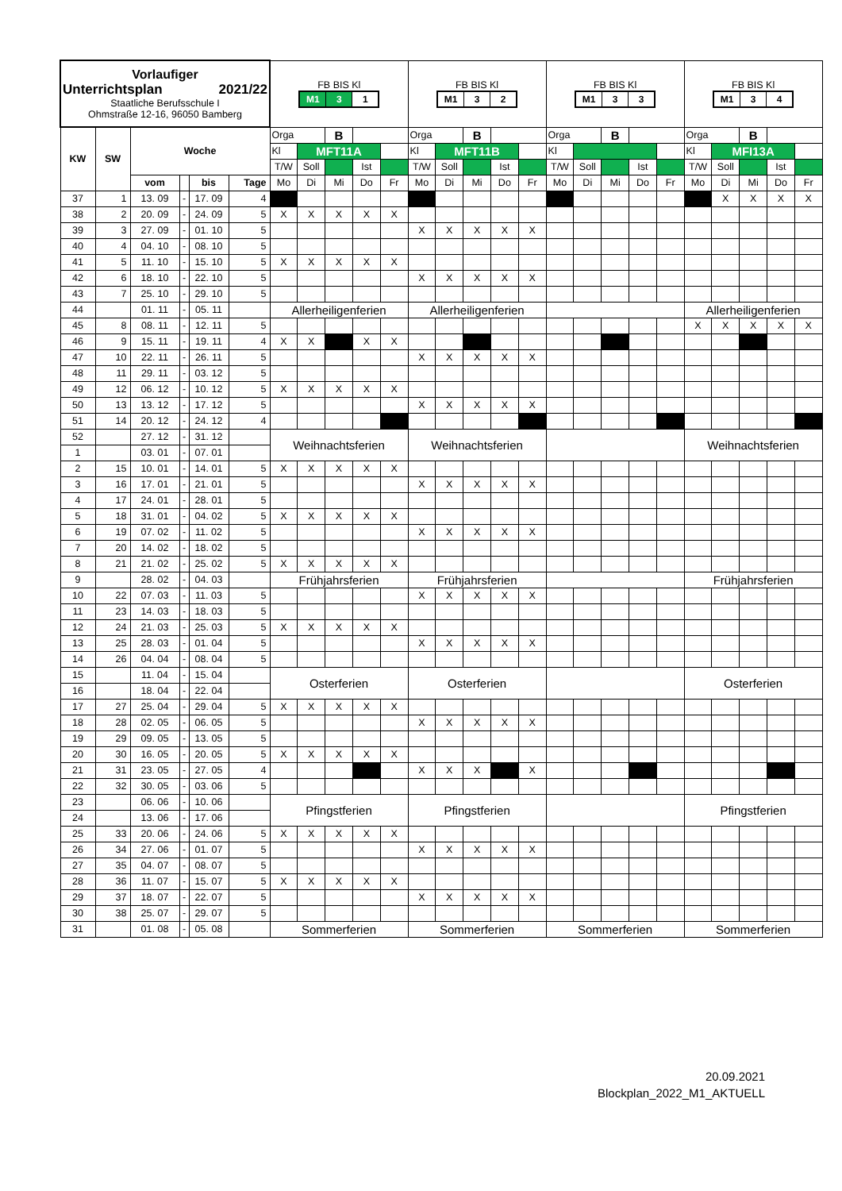| Vorlaufiger Unterrichtsplan 2021/22 Staatliche Berufsschule I Ohmstraße 12-16, 96050 Bamberg | | | | | | FB BIS Kl M1 3 1 | | | | | FB BIS Kl M1 3 2 | | | | | FB BIS Kl M1 3 3 | | | | | FB BIS Kl M1 3 4 | | | | |
| KW | SW | Woche | | | | Orga | | B | | | Orga | | B | | | Orga | | B | | | Orga | | B | | |
| | | | | | | Kl | MFT11A | | | | Kl | MFT11B | | | | Kl | | | | | Kl | MFI13A | | | |
| | | | | | | T/W | Soll | | Ist | | T/W | Soll | | Ist | | T/W | Soll | | Ist | | T/W | Soll | | Ist | |
| | | vom | | bis | Tage | Mo | Di | Mi | Do | Fr | Mo | Di | Mi | Do | Fr | Mo | Di | Mi | Do | Fr | Mo | Di | Mi | Do | Fr |
| 37 | 1 | 13. 09 | - | 17. 09 | 4 | | | | | | | | | | | | | | | | | X | X | X | X |
| 38 | 2 | 20. 09 | - | 24. 09 | 5 | X | X | X | X | X | | | | | | | | | | | | | | | |
| 39 | 3 | 27. 09 | - | 01. 10 | 5 | | | | | | X | X | X | X | X | | | | | | | | | | |
| 40 | 4 | 04. 10 | - | 08. 10 | 5 | | | | | | | | | | | | | | | | | | | | |
| 41 | 5 | 11. 10 | - | 15. 10 | 5 | X | X | X | X | X | | | | | | | | | | | | | | | |
| 42 | 6 | 18. 10 | - | 22. 10 | 5 | | | | | | X | X | X | X | X | | | | | | | | | | |
| 43 | 7 | 25. 10 | - | 29. 10 | 5 | | | | | | | | | | | | | | | | | | | | |
| 44 | | 01. 11 | - | 05. 11 | | Allerheiligenferien | | | | | Allerheiligenferien | | | | | | | | | | Allerheiligenferien | | | | |
| 45 | 8 | 08. 11 | - | 12. 11 | 5 | | | | | | | | | | | | | | | | X | X | X | X | X |
| 46 | 9 | 15. 11 | - | 19. 11 | 4 | X | X | | X | X | | | | | | | | | | | | | | | |
| 47 | 10 | 22. 11 | - | 26. 11 | 5 | | | | | | X | X | X | X | X | | | | | | | | | | |
| 48 | 11 | 29. 11 | - | 03. 12 | 5 | | | | | | | | | | | | | | | | | | | | |
| 49 | 12 | 06. 12 | - | 10. 12 | 5 | X | X | X | X | X | | | | | | | | | | | | | | | |
| 50 | 13 | 13. 12 | - | 17. 12 | 5 | | | | | | X | X | X | X | X | | | | | | | | | | |
| 51 | 14 | 20. 12 | - | 24. 12 | 4 | | | | | | | | | | | | | | | | | | | | |
| 52 | | 27. 12 | - | 31. 12 | | Weihnachtsferien | | | | | Weihnachtsferien | | | | | | | | | | Weihnachtsferien | | | | |
| 1 | | 03. 01 | - | 07. 01 | | | | | | | | | | | | | | | | | | | | | |
| 2 | 15 | 10. 01 | - | 14. 01 | 5 | X | X | X | X | X | | | | | | | | | | | | | | | |
| 3 | 16 | 17. 01 | - | 21. 01 | 5 | | | | | | X | X | X | X | X | | | | | | | | | | |
| 4 | 17 | 24. 01 | - | 28. 01 | 5 | | | | | | | | | | | | | | | | | | | | |
| 5 | 18 | 31. 01 | - | 04. 02 | 5 | X | X | X | X | X | | | | | | | | | | | | | | | |
| 6 | 19 | 07. 02 | - | 11. 02 | 5 | | | | | | X | X | X | X | X | | | | | | | | | | |
| 7 | 20 | 14. 02 | - | 18. 02 | 5 | | | | | | | | | | | | | | | | | | | | |
| 8 | 21 | 21. 02 | - | 25. 02 | 5 | X | X | X | X | X | | | | | | | | | | | | | | | |
| 9 | | 28. 02 | - | 04. 03 | | Frühjahrsferien | | | | | Frühjahrsferien | | | | | | | | | | Frühjahrsferien | | | | |
| 10 | 22 | 07. 03 | - | 11. 03 | 5 | | | | | | X | X | X | X | X | | | | | | | | | | |
| 11 | 23 | 14. 03 | - | 18. 03 | 5 | | | | | | | | | | | | | | | | | | | | |
| 12 | 24 | 21. 03 | - | 25. 03 | 5 | X | X | X | X | X | | | | | | | | | | | | | | | |
| 13 | 25 | 28. 03 | - | 01. 04 | 5 | | | | | | X | X | X | X | X | | | | | | | | | | |
| 14 | 26 | 04. 04 | - | 08. 04 | 5 | | | | | | | | | | | | | | | | | | | | |
| 15 | | 11. 04 | - | 15. 04 | | Osterferien | | | | | Osterferien | | | | | | | | | | Osterferien | | | | |
| 16 | | 18. 04 | - | 22. 04 | | | | | | | | | | | | | | | | | | | | | |
| 17 | 27 | 25. 04 | - | 29. 04 | 5 | X | X | X | X | X | | | | | | | | | | | | | | | |
| 18 | 28 | 02. 05 | - | 06. 05 | 5 | | | | | | X | X | X | X | X | | | | | | | | | | |
| 19 | 29 | 09. 05 | - | 13. 05 | 5 | | | | | | | | | | | | | | | | | | | | |
| 20 | 30 | 16. 05 | - | 20. 05 | 5 | X | X | X | X | X | | | | | | | | | | | | | | | |
| 21 | 31 | 23. 05 | - | 27. 05 | 4 | | | | | | X | X | X | | X | | | | | | | | | | |
| 22 | 32 | 30. 05 | - | 03. 06 | 5 | | | | | | | | | | | | | | | | | | | | |
| 23 | | 06. 06 | - | 10. 06 | | Pfingstferien | | | | | Pfingstferien | | | | | | | | | | Pfingstferien | | | | |
| 24 | | 13. 06 | - | 17. 06 | | | | | | | | | | | | | | | | | | | | | |
| 25 | 33 | 20. 06 | - | 24. 06 | 5 | X | X | X | X | X | | | | | | | | | | | | | | | |
| 26 | 34 | 27. 06 | - | 01. 07 | 5 | | | | | | X | X | X | X | X | | | | | | | | | | |
| 27 | 35 | 04. 07 | - | 08. 07 | 5 | | | | | | | | | | | | | | | | | | | | |
| 28 | 36 | 11. 07 | - | 15. 07 | 5 | X | X | X | X | X | | | | | | | | | | | | | | | |
| 29 | 37 | 18. 07 | - | 22. 07 | 5 | | | | | | X | X | X | X | X | | | | | | | | | | |
| 30 | 38 | 25. 07 | - | 29. 07 | 5 | | | | | | | | | | | | | | | | | | | | |
| 31 | | 01. 08 | - | 05. 08 | | Sommerferien | | | | | Sommerferien | | | | | Sommerferien | | | | | Sommerferien | | | | |
20.09.2021
Blockplan_2022_M1_AKTUELL